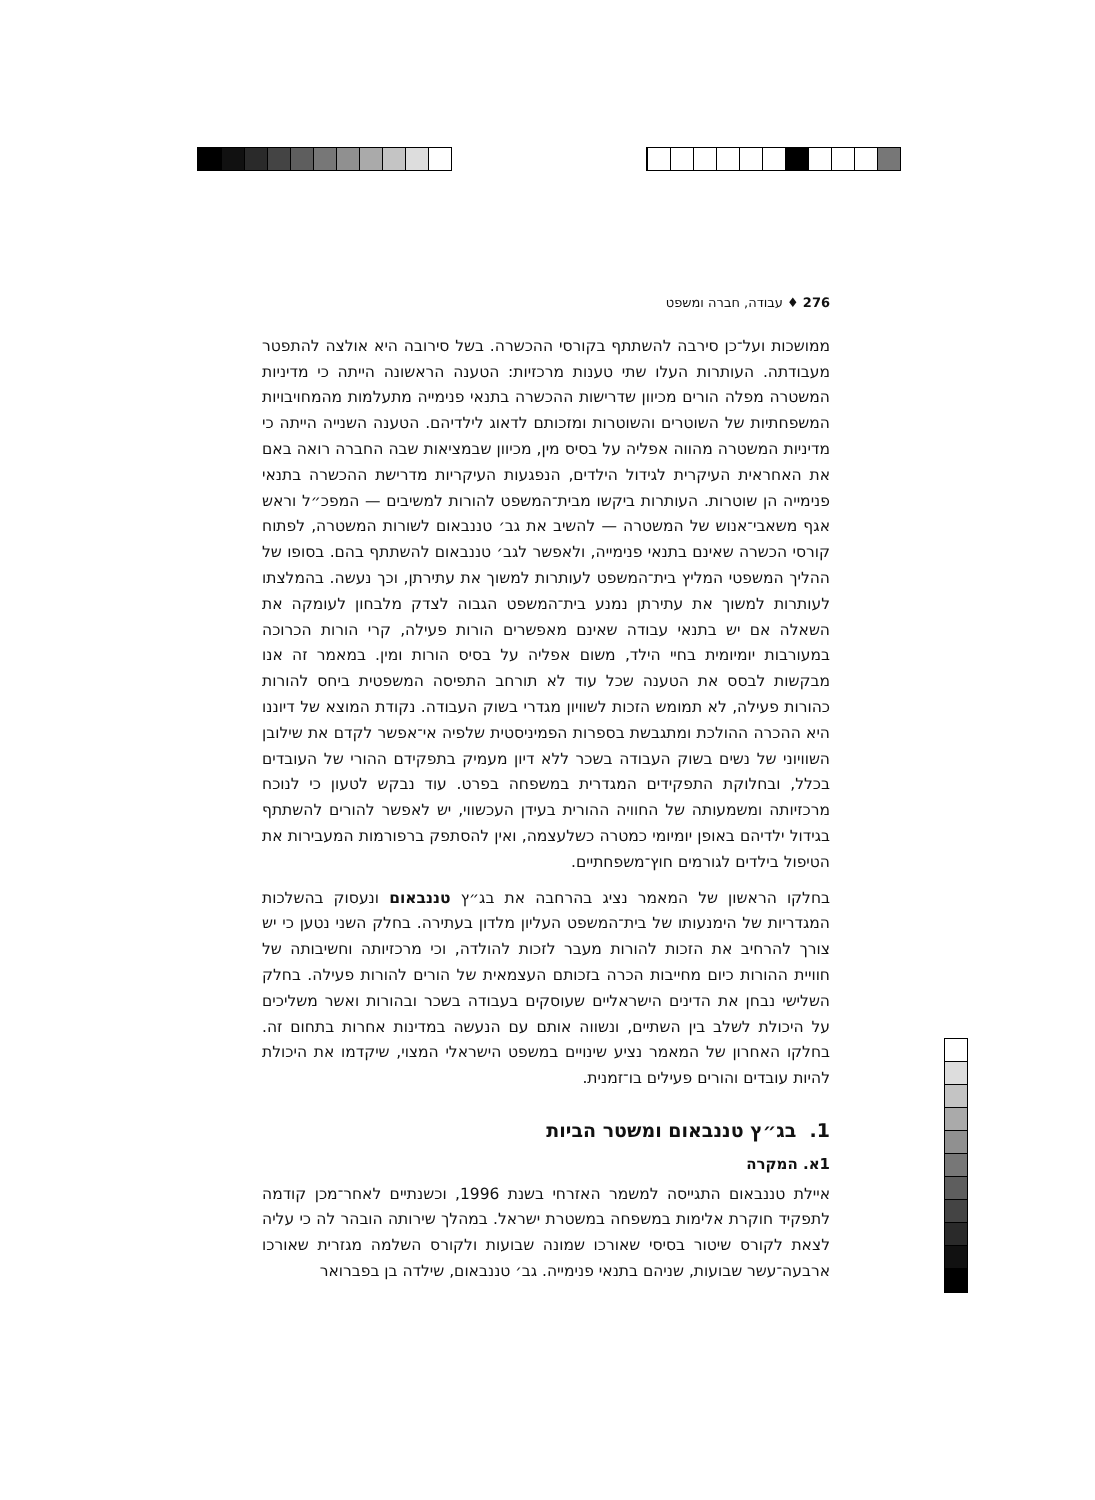276 ♦ עבודה, חברה ומשפט
ממושכות ועל־כן סירבה להשתתף בקורסי ההכשרה. בשל סירובה היא אולצה להתפטר מעבודתה. העותרות העלו שתי טענות מרכזיות: הטענה הראשונה הייתה כי מדיניות המשטרה מפלה הורים מכיוון שדרישות ההכשרה בתנאי פנימייה מתעלמות מהמחויבויות המשפחתיות של השוטרים והשוטרות ומזכותם לדאוג לילדיהם. הטענה השנייה הייתה כי מדיניות המשטרה מהווה אפליה על בסיס מין, מכיוון שבמציאות שבה החברה רואה באם את האחראית העיקרית לגידול הילדים, הנפגעות העיקריות מדרישת ההכשרה בתנאי פנימייה הן שוטרות. העותרות ביקשו מבית־המשפט להורות למשיבים — המפכ״ל וראש אגף משאבי־אנוש של המשטרה — להשיב את גב׳ טננבאום לשורות המשטרה, לפתוח קורסי הכשרה שאינם בתנאי פנימייה, ולאפשר לגב׳ טננבאום להשתתף בהם. בסופו של ההליך המשפטי המליץ בית־המשפט לעותרות למשוך את עתירתן, וכך נעשה. בהמלצתו לעותרות למשוך את עתירתן נמנע בית־המשפט הגבוה לצדק מלבחון לעומקה את השאלה אם יש בתנאי עבודה שאינם מאפשרים הורות פעילה, קרי הורות הכרוכה במעורבות יומיומית בחיי הילד, משום אפליה על בסיס הורות ומין. במאמר זה אנו מבקשות לבסס את הטענה שכל עוד לא תורחב התפיסה המשפטית ביחס להורות כהורות פעילה, לא תמומש הזכות לשוויון מגדרי בשוק העבודה. נקודת המוצא של דיוננו היא ההכרה ההולכת ומתגבשת בספרות הפמיניסטית שלפיה אי־אפשר לקדם את שילובן השוויוני של נשים בשוק העבודה בשכר ללא דיון מעמיק בתפקידם ההורי של העובדים בכלל, ובחלוקת התפקידים המגדרית במשפחה בפרט. עוד נבקש לטעון כי לנוכח מרכזיותה ומשמעותה של החוויה ההורית בעידן העכשווי, יש לאפשר להורים להשתתף בגידול ילדיהם באופן יומיומי כמטרה כשלעצמה, ואין להסתפק ברפורמות המעבירות את הטיפול בילדים לגורמים חוץ־משפחתיים.
בחלקו הראשון של המאמר נציג בהרחבה את בג״ץ טננבאום ונעסוק בהשלכות המגדריות של הימנעותו של בית־המשפט העליון מלדון בעתירה. בחלק השני נטען כי יש צורך להרחיב את הזכות להורות מעבר לזכות להולדה, וכי מרכזיותה וחשיבותה של חוויית ההורות כיום מחייבות הכרה בזכותם העצמאית של הורים להורות פעילה. בחלק השלישי נבחן את הדינים הישראליים שעוסקים בעבודה בשכר ובהורות ואשר משליכים על היכולת לשלב בין השתיים, ונשווה אותם עם הנעשה במדינות אחרות בתחום זה. בחלקו האחרון של המאמר נציע שינויים במשפט הישראלי המצוי, שיקדמו את היכולת להיות עובדים והורים פעילים בו־זמנית.
1. בג״ץ טננבאום ומשטר הביות
1א. המקרה
איילת טננבאום התגייסה למשמר האזרחי בשנת 1996, וכשנתיים לאחר־מכן קודמה לתפקיד חוקרת אלימות במשפחה במשטרת ישראל. במהלך שירותה הובהר לה כי עליה לצאת לקורס שיטור בסיסי שאורכו שמונה שבועות ולקורס השלמה מגזרית שאורכו ארבעה־עשר שבועות, שניהם בתנאי פנימייה. גב׳ טננבאום, שילדה בן בפברואר